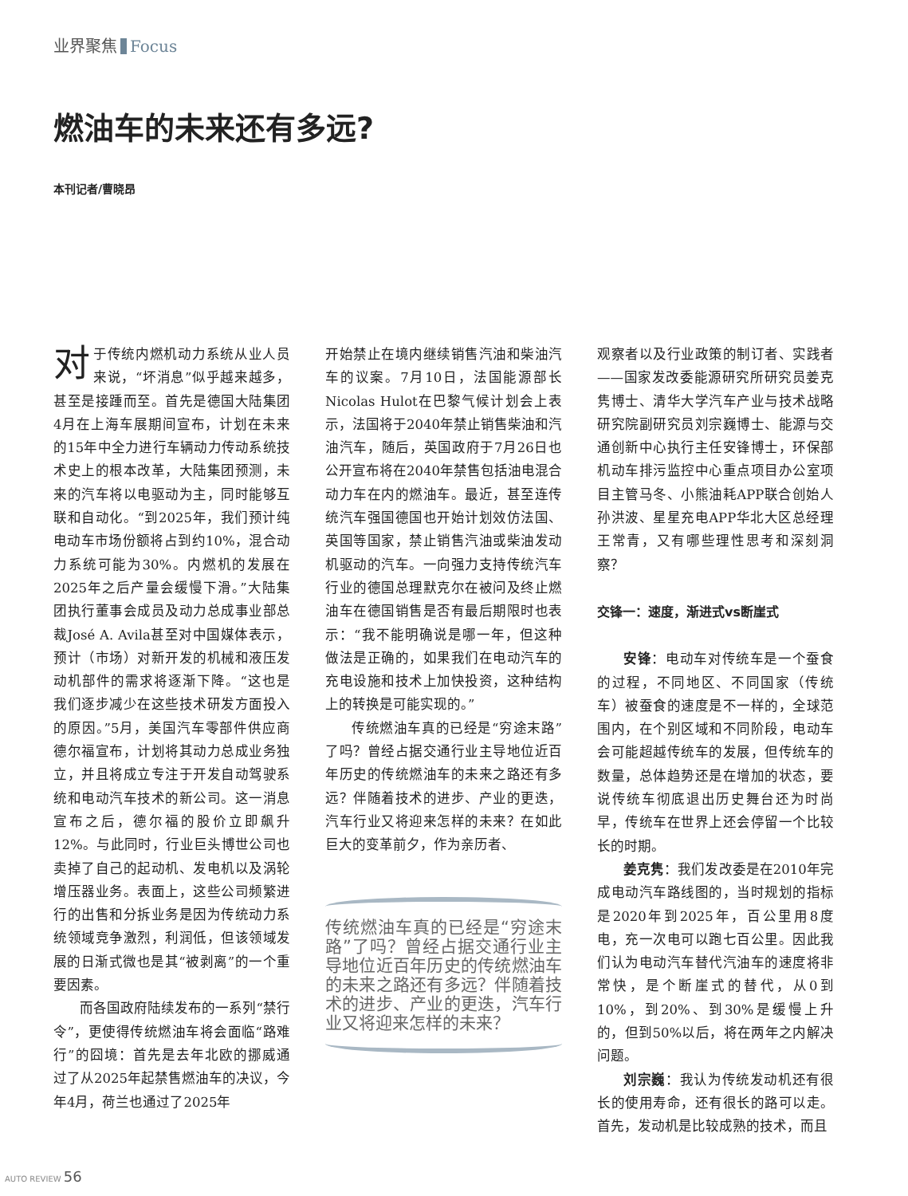业界聚焦 Focus
燃油车的未来还有多远?
本刊记者/曹晓昂
对于传统内燃机动力系统从业人员来说，“坏消息”似乎越来越多，甚至是接踵而至。首先是德国大陆集团4月在上海车展期间宣布，计划在未来的15年中全力进行车辆动力传动系统技术史上的根本改革，大陆集团预测，未来的汽车将以电驱动为主，同时能够互联和自动化。“到2025年，我们预计纯电动车市场份额将占到约10%，混合动力系统可能为30%。内燃机的发展在2025年之后产量会缓慢下滑。”大陆集团执行董事会成员及动力总成事业部总裁José A. Avila甚至对中国媒体表示，预计（市场）对新开发的机械和液压发动机部件的需求将逐渐下降。“这也是我们逐步减少在这些技术研发方面投入的原因。”5月，美国汽车零部件供应商德尔福宣布，计划将其动力总成业务独立，并且将成立专注于开发自动驾驶系统和电动汽车技术的新公司。这一消息宣布之后，德尔福的股价立即飙升12%。与此同时，行业巨头博世公司也卖掉了自己的起动机、发电机以及涡轮增压器业务。表面上，这些公司频繁进行的出售和分拆业务是因为传统动力系统领域竞争激烈，利润低，但该领域发展的日渐式微也是其“被剥离”的一个重要因素。
而各国政府陆续发布的一系列“禁行令”，更使得传统燃油车将会面临“路难行”的囧境：首先是去年北欧的挪威通过了从2025年起禁售燃油车的决议，今年4月，荷兰也通过了2025年
开始禁止在境内继续销售汽油和柴油汽车的议案。7月10日，法国能源部长Nicolas Hulot在巴黎气候计划会上表示，法国将于2040年禁止销售柴油和汽油汽车，随后，英国政府于7月26日也公开宣布将在2040年禁售包括油电混合动力车在内的燃油车。最近，甚至连传统汽车强国德国也开始计划效仿法国、英国等国家，禁止销售汽油或柴油发动机驱动的汽车。一向强力支持传统汽车行业的德国总理默克尔在被问及终止燃油车在德国销售是否有最后期限时也表示：“我不能明确说是哪一年，但这种做法是正确的，如果我们在电动汽车的充电设施和技术上加快投资，这种结构上的转换是可能实现的。”
传统燃油车真的已经是“穷途末路”了吗？曾经占据交通行业主导地位近百年历史的传统燃油车的未来之路还有多远？伴随着技术的进步、产业的更迭，汽车行业又将迎来怎样的未来？在如此巨大的变革前夕，作为亲历者、
传统燃油车真的已经是“穷途末路”了吗？曾经占据交通行业主导地位近百年历史的传统燃油车的未来之路还有多远？伴随着技术的进步、产业的更迭，汽车行业又将迎来怎样的未来？
观察者以及行业政策的制订者、实践者——国家发改委能源研究所研究员姜克隽博士、清华大学汽车产业与技术战略研究院副研究员刘宗巍博士、能源与交通创新中心执行主任安锋博士，环保部机动车排污监控中心重点项目办公室项目主管马冬、小熊油耗APP联合创始人孙洪波、星星充电APP华北大区总经理王常青，又有哪些理性思考和深刻洞察？
交锋一：速度，渐进式vs断崖式
安锋：电动车对传统车是一个蚕食的过程，不同地区、不同国家（传统车）被蚕食的速度是不一样的，全球范围内，在个别区域和不同阶段，电动车会可能超越传统车的发展，但传统车的数量，总体趋势还是在增加的状态，要说传统车彻底退出历史舞台还为时尚早，传统车在世界上还会停留一个比较长的时期。
姜克隽：我们发改委是在2010年完成电动汽车路线图的，当时规划的指标是2020年到2025年，百公里用8度电，充一次电可以跑七百公里。因此我们认为电动汽车替代汽油车的速度将非常快，是个断崖式的替代，从0到10%，到20%、到30%是缓慢上升的，但到50%以后，将在两年之内解决问题。
刘宗巍：我认为传统发动机还有很长的使用寿命，还有很长的路可以走。首先，发动机是比较成熟的技术，而且
AUTO REVIEW 56